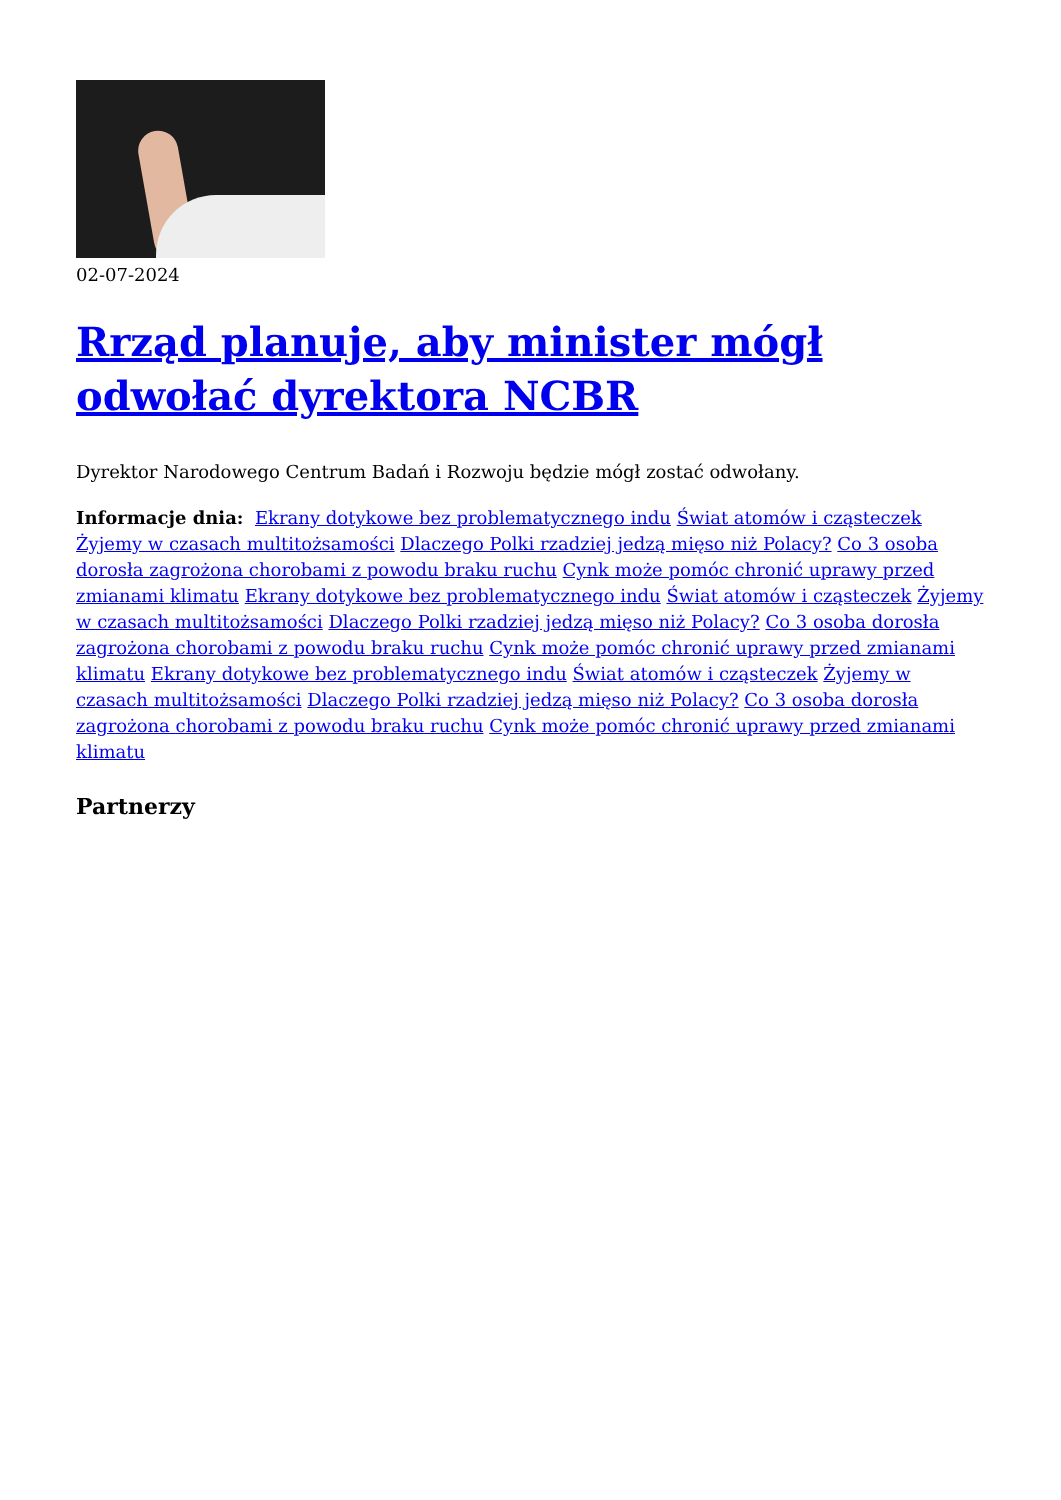02-07-2024
Rrząd planuje, aby minister mógł odwołać dyrektora NCBR
Dyrektor Narodowego Centrum Badań i Rozwoju będzie mógł zostać odwołany.
Informacje dnia: Ekrany dotykowe bez problematycznego indu Świat atomów i cząsteczek Żyjemy w czasach multitożsamości Dlaczego Polki rzadziej jedzą mięso niż Polacy? Co 3 osoba dorosła zagrożona chorobami z powodu braku ruchu Cynk może pomóc chronić uprawy przed zmianami klimatu Ekrany dotykowe bez problematycznego indu Świat atomów i cząsteczek Żyjemy w czasach multitożsamości Dlaczego Polki rzadziej jedzą mięso niż Polacy? Co 3 osoba dorosła zagrożona chorobami z powodu braku ruchu Cynk może pomóc chronić uprawy przed zmianami klimatu Ekrany dotykowe bez problematycznego indu Świat atomów i cząsteczek Żyjemy w czasach multitożsamości Dlaczego Polki rzadziej jedzą mięso niż Polacy? Co 3 osoba dorosła zagrożona chorobami z powodu braku ruchu Cynk może pomóc chronić uprawy przed zmianami klimatu
Partnerzy